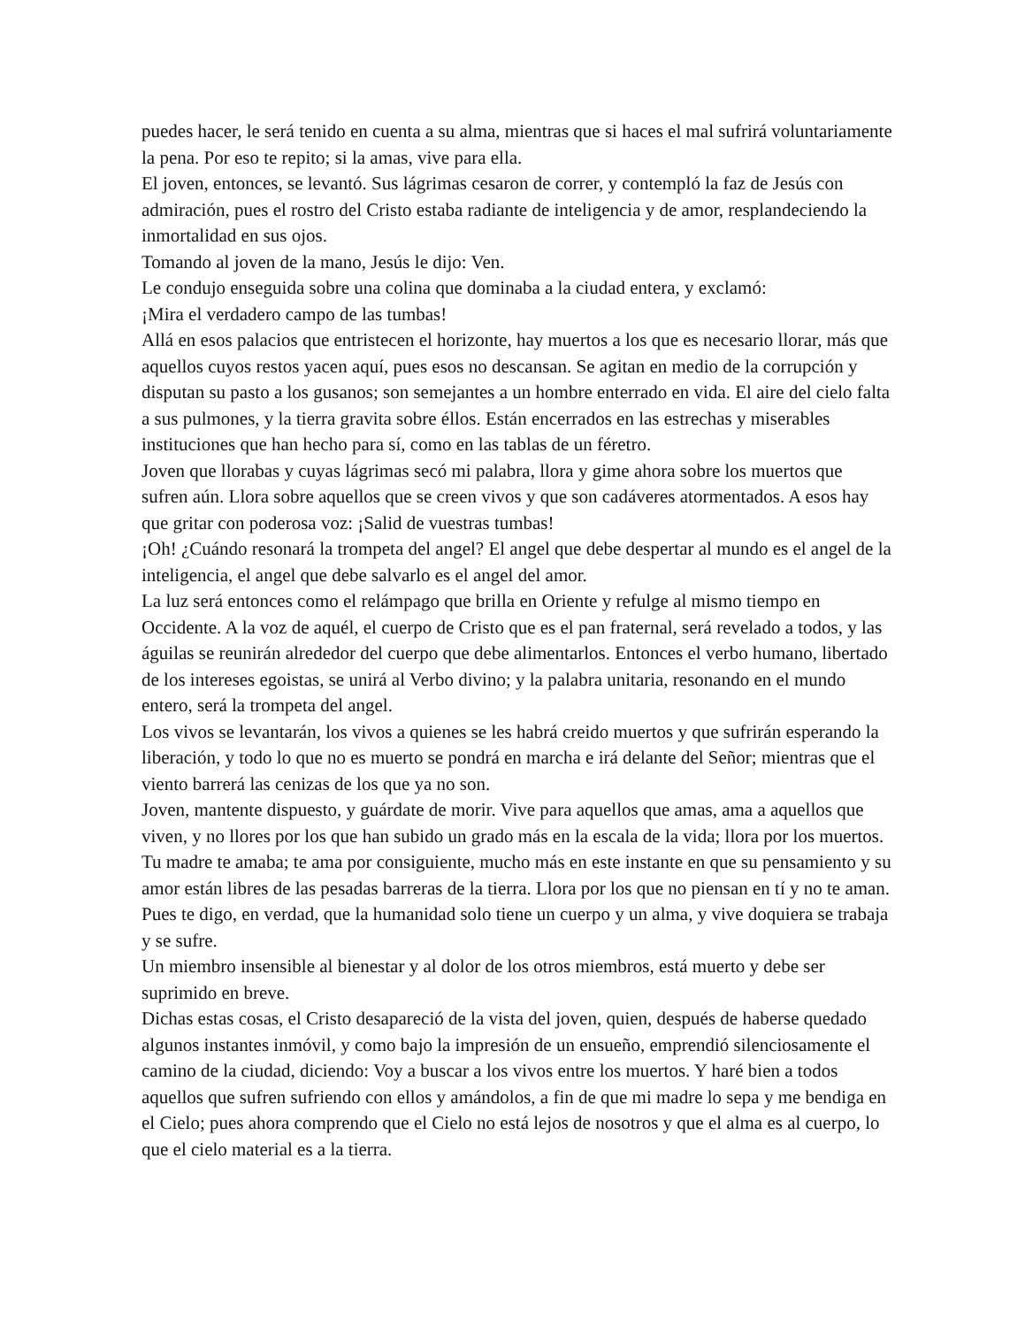puedes hacer, le será tenido en cuenta a su alma, mientras que si haces el mal sufrirá voluntariamente la pena. Por eso te repito; si la amas, vive para ella.
El joven, entonces, se levantó. Sus lágrimas cesaron de correr, y contempló la faz de Jesús con admiración, pues el rostro del Cristo estaba radiante de inteligencia y de amor, resplandeciendo la inmortalidad en sus ojos.
Tomando al joven de la mano, Jesús le dijo: Ven.
Le condujo enseguida sobre una colina que dominaba a la ciudad entera, y exclamó:
¡Mira el verdadero campo de las tumbas!
Allá en esos palacios que entristecen el horizonte, hay muertos a los que es necesario llorar, más que aquellos cuyos restos yacen aquí, pues esos no descansan. Se agitan en medio de la corrupción y disputan su pasto a los gusanos; son semejantes a un hombre enterrado en vida. El aire del cielo falta a sus pulmones, y la tierra gravita sobre éllos. Están encerrados en las estrechas y miserables instituciones que han hecho para sí, como en las tablas de un féretro.
Joven que llorabas y cuyas lágrimas secó mi palabra, llora y gime ahora sobre los muertos que sufren aún. Llora sobre aquellos que se creen vivos y que son cadáveres atormentados. A esos hay que gritar con poderosa voz: ¡Salid de vuestras tumbas!
¡Oh! ¿Cuándo resonará la trompeta del angel? El angel que debe despertar al mundo es el angel de la inteligencia, el angel que debe salvarlo es el angel del amor.
La luz será entonces como el relámpago que brilla en Oriente y refulge al mismo tiempo en Occidente. A la voz de aquél, el cuerpo de Cristo que es el pan fraternal, será revelado a todos, y las águilas se reunirán alrededor del cuerpo que debe alimentarlos. Entonces el verbo humano, libertado de los intereses egoistas, se unirá al Verbo divino; y la palabra unitaria, resonando en el mundo entero, será la trompeta del angel.
Los vivos se levantarán, los vivos a quienes se les habrá creido muertos y que sufrirán esperando la liberación, y todo lo que no es muerto se pondrá en marcha e irá delante del Señor; mientras que el viento barrerá las cenizas de los que ya no son.
Joven, mantente dispuesto, y guárdate de morir. Vive para aquellos que amas, ama a aquellos que viven, y no llores por los que han subido un grado más en la escala de la vida; llora por los muertos.
Tu madre te amaba; te ama por consiguiente, mucho más en este instante en que su pensamiento y su amor están libres de las pesadas barreras de la tierra. Llora por los que no piensan en tí y no te aman.
Pues te digo, en verdad, que la humanidad solo tiene un cuerpo y un alma, y vive doquiera se trabaja y se sufre.
Un miembro insensible al bienestar y al dolor de los otros miembros, está muerto y debe ser suprimido en breve.
Dichas estas cosas, el Cristo desapareció de la vista del joven, quien, después de haberse quedado algunos instantes inmóvil, y como bajo la impresión de un ensueño, emprendió silenciosamente el camino de la ciudad, diciendo: Voy a buscar a los vivos entre los muertos. Y haré bien a todos aquellos que sufren sufriendo con ellos y amándolos, a fin de que mi madre lo sepa y me bendiga en el Cielo; pues ahora comprendo que el Cielo no está lejos de nosotros y que el alma es al cuerpo, lo que el cielo material es a la tierra.